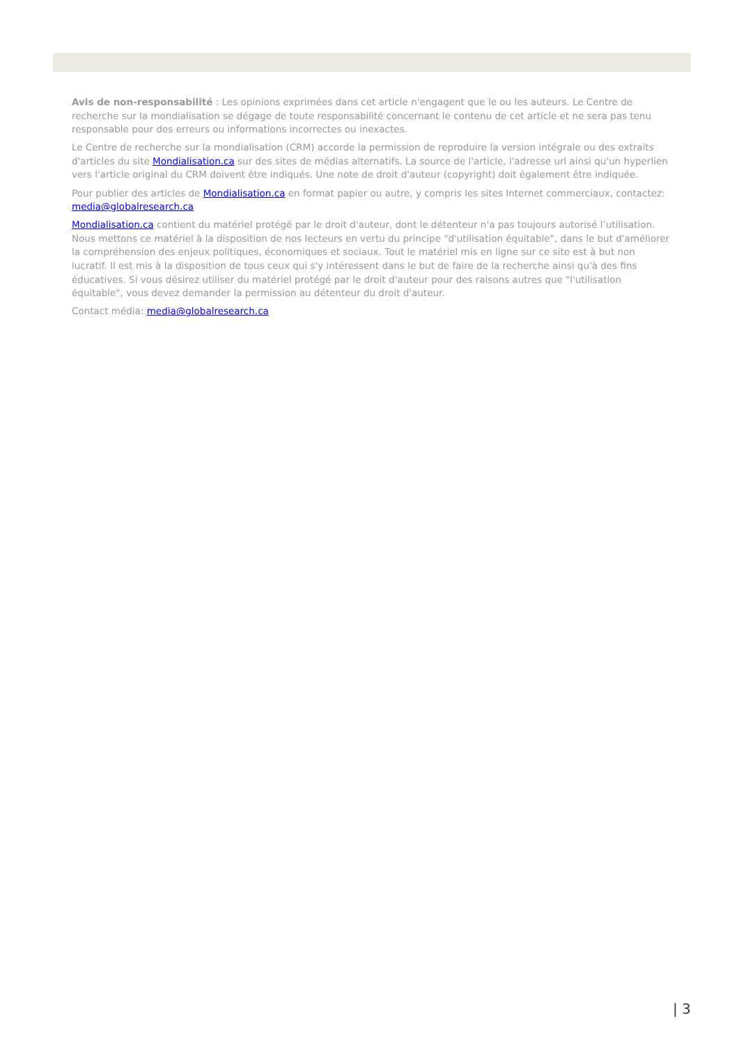Avis de non-responsabilité : Les opinions exprimées dans cet article n'engagent que le ou les auteurs. Le Centre de recherche sur la mondialisation se dégage de toute responsabilité concernant le contenu de cet article et ne sera pas tenu responsable pour des erreurs ou informations incorrectes ou inexactes.
Le Centre de recherche sur la mondialisation (CRM) accorde la permission de reproduire la version intégrale ou des extraits d'articles du site Mondialisation.ca sur des sites de médias alternatifs. La source de l'article, l'adresse url ainsi qu'un hyperlien vers l'article original du CRM doivent être indiqués. Une note de droit d'auteur (copyright) doit également être indiquée.
Pour publier des articles de Mondialisation.ca en format papier ou autre, y compris les sites Internet commerciaux, contactez: media@globalresearch.ca
Mondialisation.ca contient du matériel protégé par le droit d'auteur, dont le détenteur n'a pas toujours autorisé l’utilisation. Nous mettons ce matériel à la disposition de nos lecteurs en vertu du principe "d'utilisation équitable", dans le but d'améliorer la compréhension des enjeux politiques, économiques et sociaux. Tout le matériel mis en ligne sur ce site est à but non lucratif. Il est mis à la disposition de tous ceux qui s'y intéressent dans le but de faire de la recherche ainsi qu'à des fins éducatives. Si vous désirez utiliser du matériel protégé par le droit d'auteur pour des raisons autres que "l'utilisation équitable", vous devez demander la permission au détenteur du droit d'auteur.
Contact média: media@globalresearch.ca
| 3